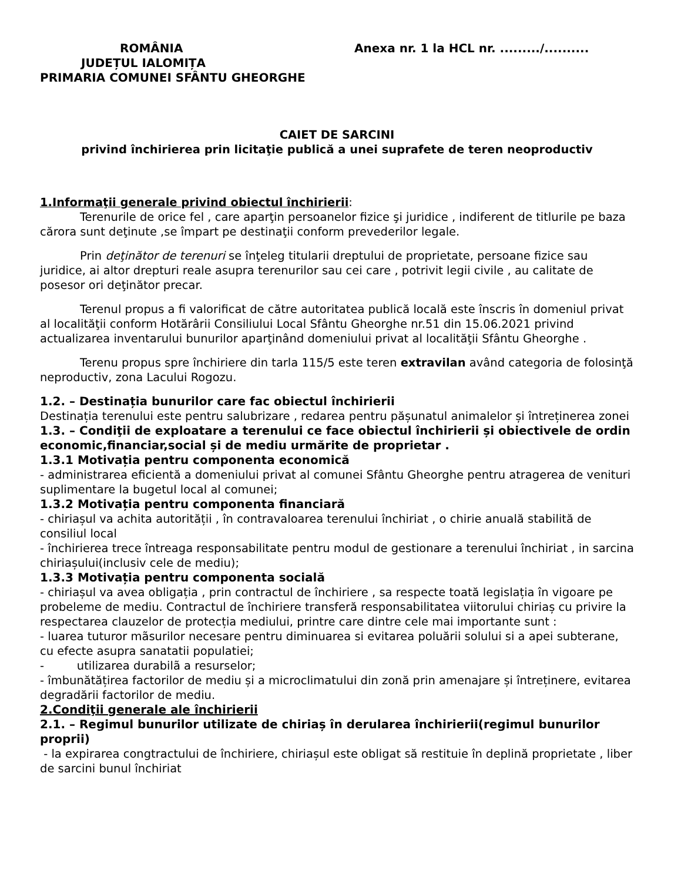ROMÂNIA
JUDEȚUL IALOMIȚA
PRIMARIA COMUNEI SFÂNTU GHEORGHE
Anexa nr. 1 la HCL nr. ........./..........
CAIET DE SARCINI
privind închirierea prin licitaţie publică a unei suprafete de teren neoproductiv
1.Informaţii generale privind obiectul închirierii:
Terenurile de orice fel , care aparţin persoanelor fizice şi juridice , indiferent de titlurile pe baza cărora sunt deţinute ,se împart pe destinaţii conform prevederilor legale.
Prin deţinător de terenuri se înţeleg titularii dreptului de proprietate, persoane fizice sau juridice, ai altor drepturi reale asupra terenurilor sau cei care , potrivit legii civile , au calitate de posesor ori deţinător precar.
Terenul propus a fi valorificat de către autoritatea publică locală este înscris în domeniul privat al localităţii conform Hotărârii Consiliului Local Sfântu Gheorghe nr.51 din 15.06.2021 privind actualizarea inventarului bunurilor aparţinând domeniului privat al localităţii Sfântu Gheorghe .
Terenu propus spre închiriere din tarla 115/5 este teren extravilan având categoria de folosinţă neproductiv, zona Lacului Rogozu.
1.2. – Destinația bunurilor care fac obiectul închirierii
Destinația terenului este pentru salubrizare , redarea pentru pășunatul animalelor și întreținerea zonei
1.3. – Condiţii de exploatare a terenului ce face obiectul închirierii și obiectivele de ordin economic,financiar,social și de mediu urmărite de proprietar .
1.3.1 Motivația pentru componenta economică
- administrarea eficientă a domeniului privat al comunei Sfântu Gheorghe pentru atragerea de venituri suplimentare la bugetul local al comunei;
1.3.2 Motivația pentru componenta financiară
- chiriașul va achita autorității , în contravaloarea terenului închiriat , o chirie anuală stabilită de consiliul local
- închirierea trece întreaga responsabilitate pentru modul de gestionare a terenului închiriat , in sarcina chiriașului(inclusiv cele de mediu);
1.3.3 Motivația pentru componenta socială
- chiriașul va avea obligația , prin contractul de închiriere , sa respecte toată legislația în vigoare pe probeleme de mediu. Contractul de închiriere transferă responsabilitatea viitorului chiriaș cu privire la respectarea clauzelor de protecția mediului, printre care dintre cele mai importante sunt :
- luarea tuturor mãsurilor necesare pentru diminuarea si evitarea poluării solului si a apei subterane, cu efecte asupra sanatatii populatiei;
- utilizarea durabilã a resurselor;
- îmbunătățirea factorilor de mediu și a microclimatului din zonă prin amenajare și întreținere, evitarea degradării factorilor de mediu.
2.Condiţii generale ale închirierii
2.1. – Regimul bunurilor utilizate de chiriaș în derularea închirierii(regimul bunurilor proprii)
- la expirarea congtractului de închiriere, chiriașul este obligat să restituie în deplină proprietate , liber de sarcini bunul închiriat